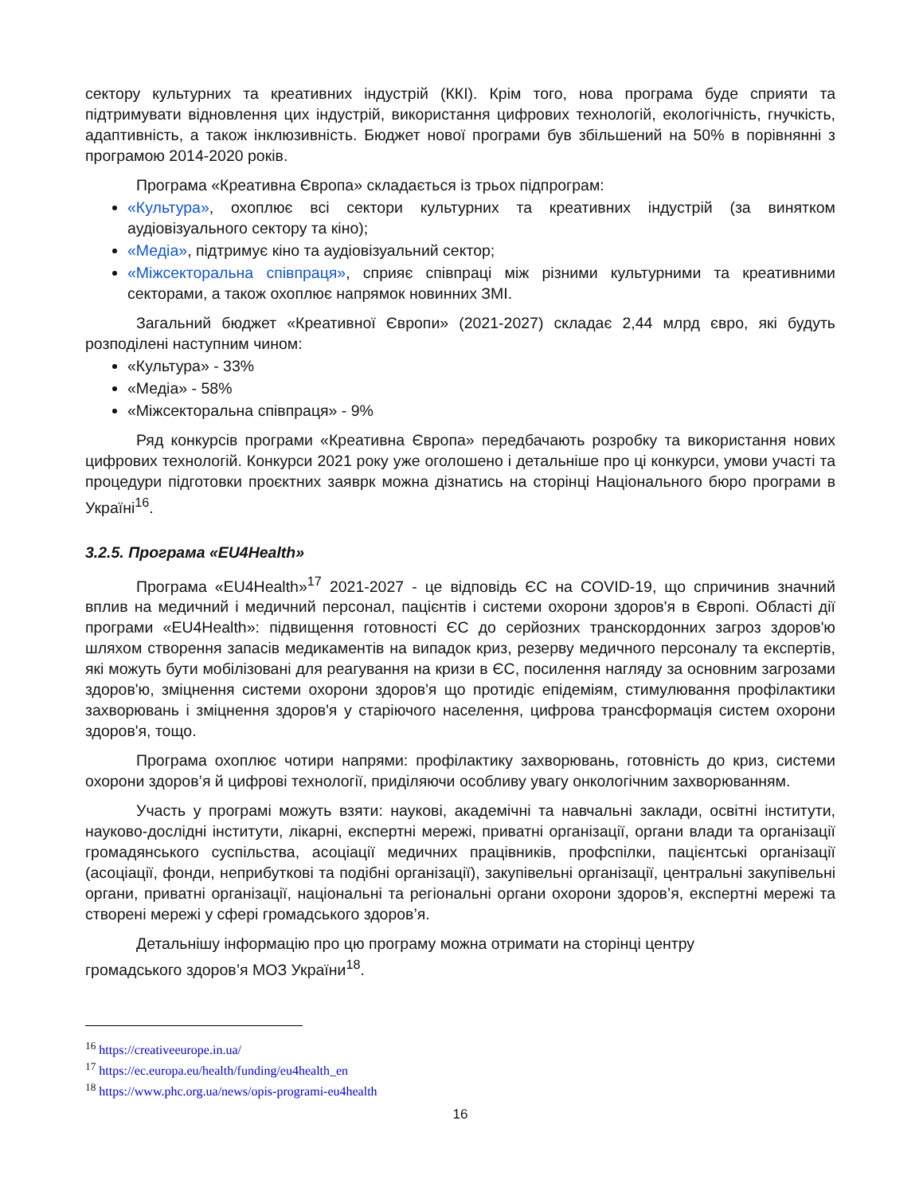сектору культурних та креативних індустрій (ККІ). Крім того, нова програма буде сприяти та підтримувати відновлення цих індустрій, використання цифрових технологій, екологічність, гнучкість, адаптивність, а також інклюзивність. Бюджет нової програми був збільшений на 50% в порівнянні з програмою 2014-2020 років.
Програма «Креативна Європа» складається із трьох підпрограм:
«Культура», охоплює всі сектори культурних та креативних індустрій (за винятком аудіовізуального сектору та кіно);
«Медіа», підтримує кіно та аудіовізуальний сектор;
«Міжсекторальна співпраця», сприяє співпраці між різними культурними та креативними секторами, а також охоплює напрямок новинних ЗМІ.
Загальний бюджет «Креативної Європи» (2021-2027) складає 2,44 млрд євро, які будуть розподілені наступним чином:
«Культура» - 33%
«Медіа» - 58%
«Міжсекторальна співпраця» - 9%
Ряд конкурсів програми «Креативна Європа» передбачають розробку та використання нових цифрових технологій. Конкурси 2021 року уже оголошено і детальніше про ці конкурси, умови участі та процедури підготовки проєктних заяврк можна дізнатись на сторінці Національного бюро програми в Україні<sup>16</sup>.
3.2.5. Програма «EU4Health»
Програма «EU4Health»<sup>17</sup> 2021-2027 - це відповідь ЄС на COVID-19, що спричинив значний вплив на медичний і медичний персонал, пацієнтів і системи охорони здоров'я в Європі. Області дії програми «EU4Health»: підвищення готовності ЄС до серйозних транскордонних загроз здоров'ю шляхом створення запасів медикаментів на випадок криз, резерву медичного персоналу та експертів, які можуть бути мобілізовані для реагування на кризи в ЄС, посилення нагляду за основним загрозами здоров'ю, зміцнення системи охорони здоров'я що протидіє епідеміям, стимулювання профілактики захворювань і зміцнення здоров'я у старіючого населення, цифрова трансформація систем охорони здоров'я, тощо.
Програма охоплює чотири напрями: профілактику захворювань, готовність до криз, системи охорони здоров’я й цифрові технології, приділяючи особливу увагу онкологічним захворюванням.
Участь у програмі можуть взяти: наукові, академічні та навчальні заклади, освітні інститути, науково-дослідні інститути, лікарні, експертні мережі, приватні організації, органи влади та організації громадянського суспільства, асоціації медичних працівників, профспілки, пацієнтські організації (асоціації, фонди, неприбуткові та подібні організації), закупівельні організації, центральні закупівельні органи, приватні організації, національні та регіональні органи охорони здоров’я, експертні мережі та створені мережі у сфері громадського здоров’я.
Детальнішу інформацію про цю програму можна отримати на сторінці центру
громадського здоров’я МОЗ України<sup>18</sup>.
<sup>16</sup> https://creativeeurope.in.ua/
<sup>17</sup> https://ec.europa.eu/health/funding/eu4health_en
<sup>18</sup> https://www.phc.org.ua/news/opis-programi-eu4health
16